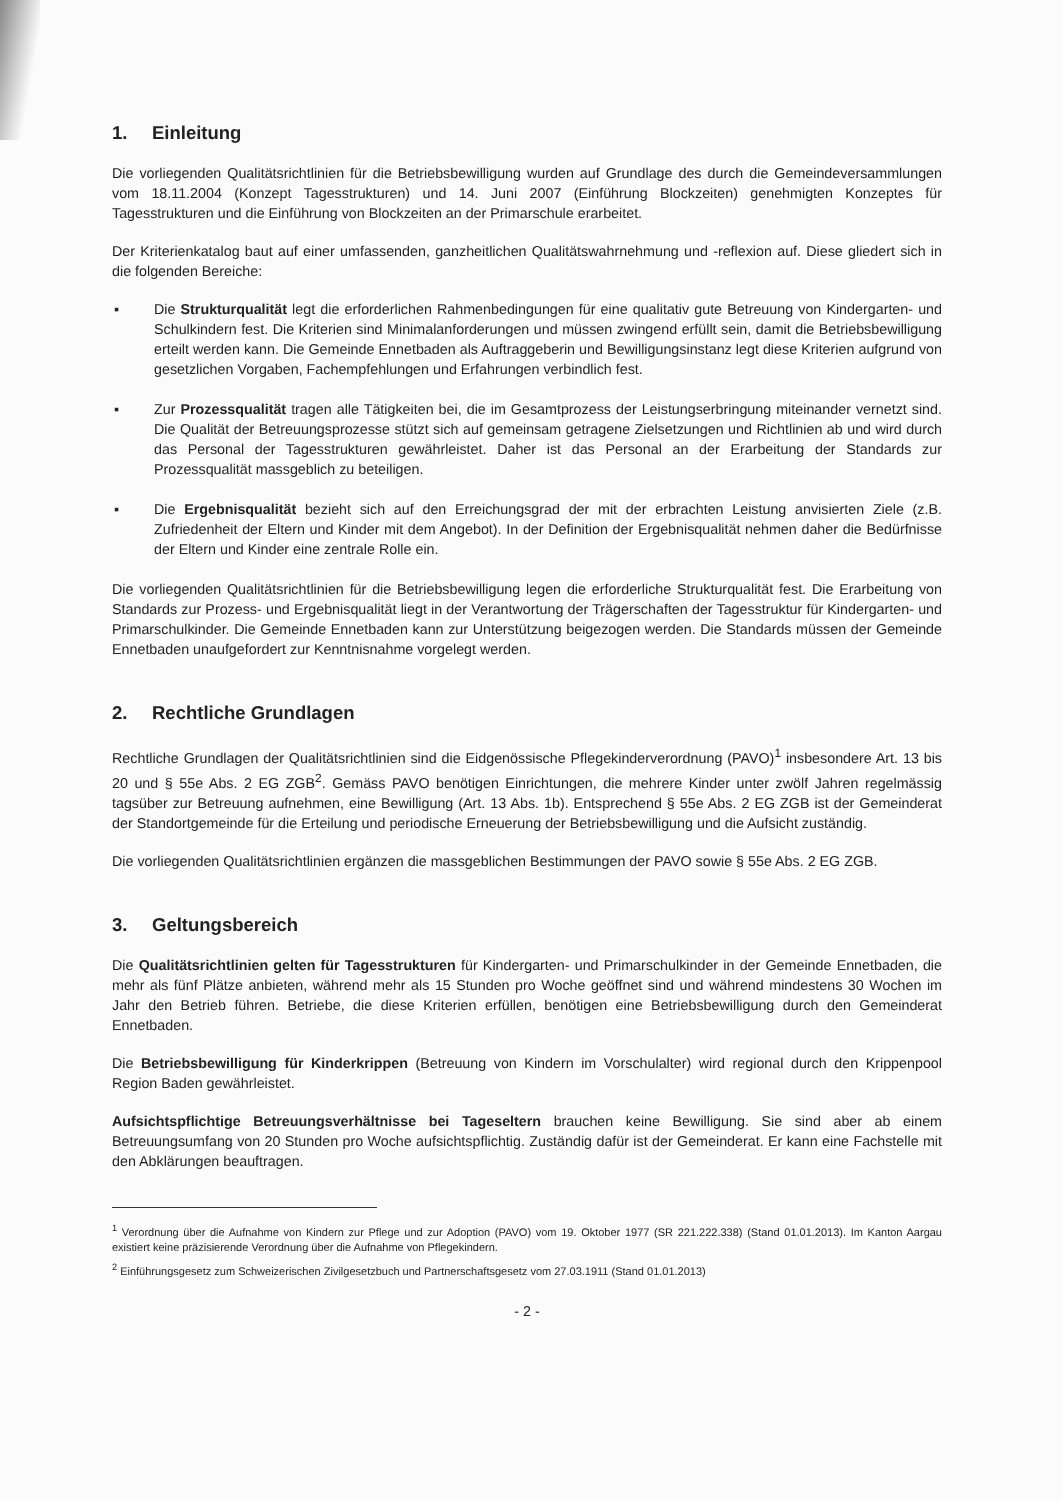1. Einleitung
Die vorliegenden Qualitätsrichtlinien für die Betriebsbewilligung wurden auf Grundlage des durch die Gemeindeversammlungen vom 18.11.2004 (Konzept Tagesstrukturen) und 14. Juni 2007 (Einführung Blockzeiten) genehmigten Konzeptes für Tagesstrukturen und die Einführung von Blockzeiten an der Primarschule erarbeitet.
Der Kriterienkatalog baut auf einer umfassenden, ganzheitlichen Qualitätswahrnehmung und -reflexion auf. Diese gliedert sich in die folgenden Bereiche:
▪ Die Strukturqualität legt die erforderlichen Rahmenbedingungen für eine qualitativ gute Betreuung von Kindergarten- und Schulkindern fest. Die Kriterien sind Minimalanforderungen und müssen zwingend erfüllt sein, damit die Betriebsbewilligung erteilt werden kann. Die Gemeinde Ennetbaden als Auftraggeberin und Bewilligungsinstanz legt diese Kriterien aufgrund von gesetzlichen Vorgaben, Fachempfehlungen und Erfahrungen verbindlich fest.
▪ Zur Prozessqualität tragen alle Tätigkeiten bei, die im Gesamtprozess der Leistungserbringung miteinander vernetzt sind. Die Qualität der Betreuungsprozesse stützt sich auf gemeinsam getragene Zielsetzungen und Richtlinien ab und wird durch das Personal der Tagesstrukturen gewährleistet. Daher ist das Personal an der Erarbeitung der Standards zur Prozessqualität massgeblich zu beteiligen.
▪ Die Ergebnisqualität bezieht sich auf den Erreichungsgrad der mit der erbrachten Leistung anvisierten Ziele (z.B. Zufriedenheit der Eltern und Kinder mit dem Angebot). In der Definition der Ergebnisqualität nehmen daher die Bedürfnisse der Eltern und Kinder eine zentrale Rolle ein.
Die vorliegenden Qualitätsrichtlinien für die Betriebsbewilligung legen die erforderliche Strukturqualität fest. Die Erarbeitung von Standards zur Prozess- und Ergebnisqualität liegt in der Verantwortung der Trägerschaften der Tagesstruktur für Kindergarten- und Primarschulkinder. Die Gemeinde Ennetbaden kann zur Unterstützung beigezogen werden. Die Standards müssen der Gemeinde Ennetbaden unaufgefordert zur Kenntnisnahme vorgelegt werden.
2. Rechtliche Grundlagen
Rechtliche Grundlagen der Qualitätsrichtlinien sind die Eidgenössische Pflegekinderverordnung (PAVO)<sup>1</sup> insbesondere Art. 13 bis 20 und § 55e Abs. 2 EG ZGB<sup>2</sup>. Gemäss PAVO benötigen Einrichtungen, die mehrere Kinder unter zwölf Jahren regelmässig tagsüber zur Betreuung aufnehmen, eine Bewilligung (Art. 13 Abs. 1b). Entsprechend § 55e Abs. 2 EG ZGB ist der Gemeinderat der Standortgemeinde für die Erteilung und periodische Erneuerung der Betriebsbewilligung und die Aufsicht zuständig.
Die vorliegenden Qualitätsrichtlinien ergänzen die massgeblichen Bestimmungen der PAVO sowie § 55e Abs. 2 EG ZGB.
3. Geltungsbereich
Die Qualitätsrichtlinien gelten für Tagesstrukturen für Kindergarten- und Primarschulkinder in der Gemeinde Ennetbaden, die mehr als fünf Plätze anbieten, während mehr als 15 Stunden pro Woche geöffnet sind und während mindestens 30 Wochen im Jahr den Betrieb führen. Betriebe, die diese Kriterien erfüllen, benötigen eine Betriebsbewilligung durch den Gemeinderat Ennetbaden.
Die Betriebsbewilligung für Kinderkrippen (Betreuung von Kindern im Vorschulalter) wird regional durch den Krippenpool Region Baden gewährleistet.
Aufsichtspflichtige Betreuungsverhältnisse bei Tageseltern brauchen keine Bewilligung. Sie sind aber ab einem Betreuungsumfang von 20 Stunden pro Woche aufsichtspflichtig. Zuständig dafür ist der Gemeinderat. Er kann eine Fachstelle mit den Abklärungen beauftragen.
<sup>1</sup> Verordnung über die Aufnahme von Kindern zur Pflege und zur Adoption (PAVO) vom 19. Oktober 1977 (SR 221.222.338) (Stand 01.01.2013). Im Kanton Aargau existiert keine präzisierende Verordnung über die Aufnahme von Pflegekindern.
<sup>2</sup> Einführungsgesetz zum Schweizerischen Zivilgesetzbuch und Partnerschaftsgesetz vom 27.03.1911 (Stand 01.01.2013)
- 2 -